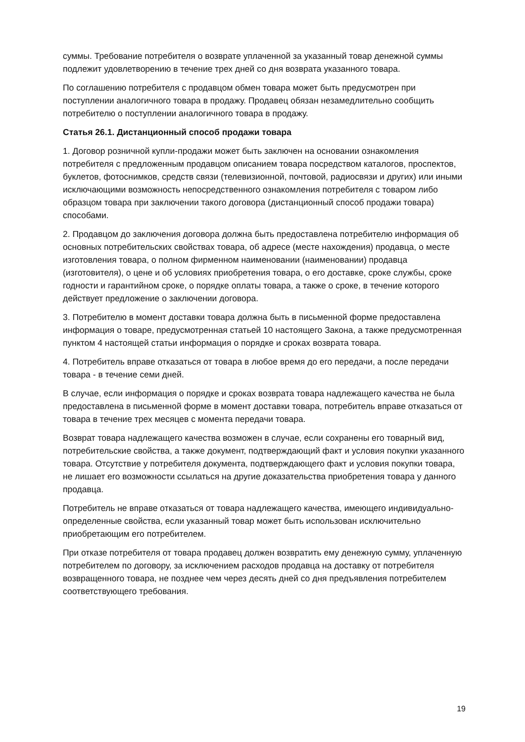суммы. Требование потребителя о возврате уплаченной за указанный товар денежной суммы подлежит удовлетворению в течение трех дней со дня возврата указанного товара.
По соглашению потребителя с продавцом обмен товара может быть предусмотрен при поступлении аналогичного товара в продажу. Продавец обязан незамедлительно сообщить потребителю о поступлении аналогичного товара в продажу.
Статья 26.1. Дистанционный способ продажи товара
1. Договор розничной купли-продажи может быть заключен на основании ознакомления потребителя с предложенным продавцом описанием товара посредством каталогов, проспектов, буклетов, фотоснимков, средств связи (телевизионной, почтовой, радиосвязи и других) или иными исключающими возможность непосредственного ознакомления потребителя с товаром либо образцом товара при заключении такого договора (дистанционный способ продажи товара) способами.
2. Продавцом до заключения договора должна быть предоставлена потребителю информация об основных потребительских свойствах товара, об адресе (месте нахождения) продавца, о месте изготовления товара, о полном фирменном наименовании (наименовании) продавца (изготовителя), о цене и об условиях приобретения товара, о его доставке, сроке службы, сроке годности и гарантийном сроке, о порядке оплаты товара, а также о сроке, в течение которого действует предложение о заключении договора.
3. Потребителю в момент доставки товара должна быть в письменной форме предоставлена информация о товаре, предусмотренная статьей 10 настоящего Закона, а также предусмотренная пунктом 4 настоящей статьи информация о порядке и сроках возврата товара.
4. Потребитель вправе отказаться от товара в любое время до его передачи, а после передачи товара - в течение семи дней.
В случае, если информация о порядке и сроках возврата товара надлежащего качества не была предоставлена в письменной форме в момент доставки товара, потребитель вправе отказаться от товара в течение трех месяцев с момента передачи товара.
Возврат товара надлежащего качества возможен в случае, если сохранены его товарный вид, потребительские свойства, а также документ, подтверждающий факт и условия покупки указанного товара. Отсутствие у потребителя документа, подтверждающего факт и условия покупки товара, не лишает его возможности ссылаться на другие доказательства приобретения товара у данного продавца.
Потребитель не вправе отказаться от товара надлежащего качества, имеющего индивидуально-определенные свойства, если указанный товар может быть использован исключительно приобретающим его потребителем.
При отказе потребителя от товара продавец должен возвратить ему денежную сумму, уплаченную потребителем по договору, за исключением расходов продавца на доставку от потребителя возвращенного товара, не позднее чем через десять дней со дня предъявления потребителем соответствующего требования.
19